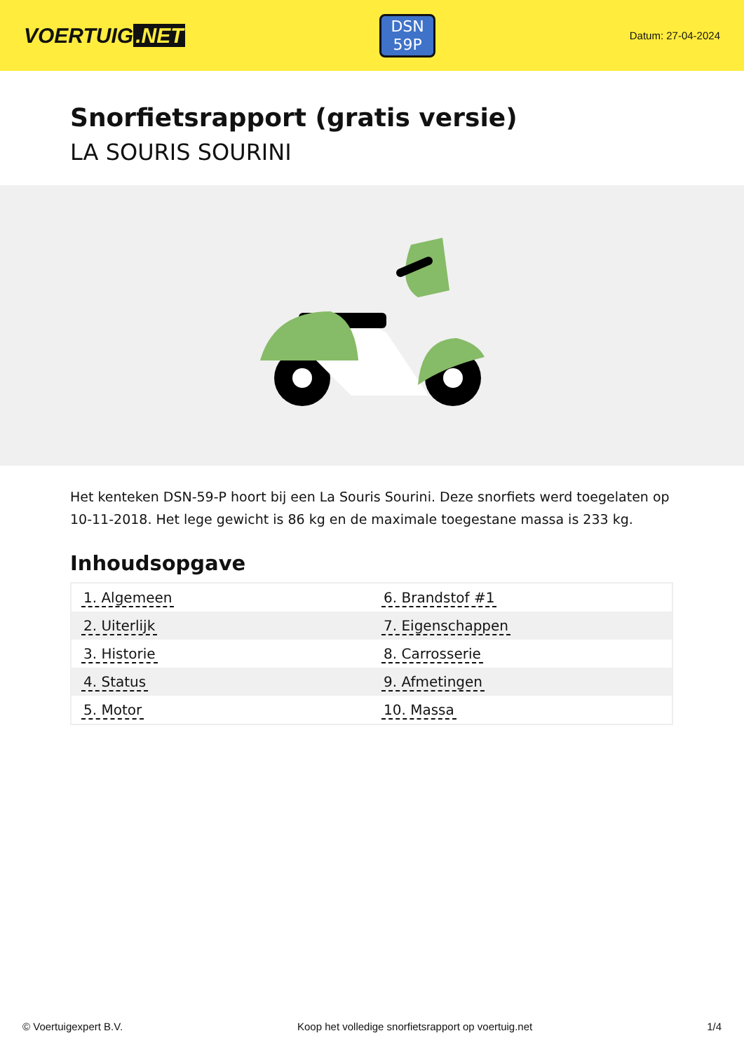VOERTUIG.NET
DSN
59P
Datum: 27-04-2024
Snorfietsrapport (gratis versie)
LA SOURIS SOURINI
Het kenteken DSN-59-P hoort bij een La Souris Sourini. Deze snorfiets werd toegelaten op 10-11-2018. Het lege gewicht is 86 kg en de maximale toegestane massa is 233 kg.
Inhoudsopgave
| 1. Algemeen | 6. Brandstof #1 |
| 2. Uiterlijk | 7. Eigenschappen |
| 3. Historie | 8. Carrosserie |
| 4. Status | 9. Afmetingen |
| 5. Motor | 10. Massa |
© Voertuigexpert B.V. Koop het volledige snorfietsrapport op voertuig.net 1/4